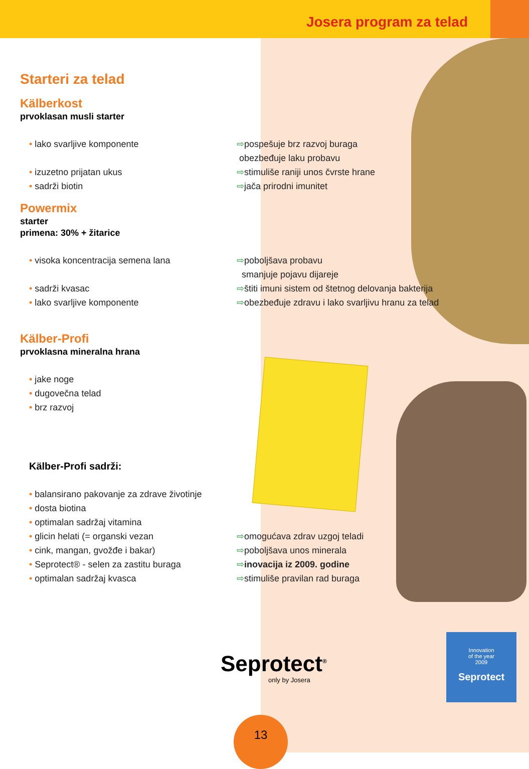Josera program za telad
Starteri za telad
Kälberkost
prvoklasan musli starter
• lako svarljive komponente ⇨pospešuje brz razvoj buraga
obezbeđuje laku probavu
• izuzetno prijatan ukus
• sadrži biotin
⇨stimuliše raniji unos čvrste hrane
⇨jača prirodni imunitet
Powermix
starter
primena: 30% + žitarice
• visoka koncentracija semena lana ⇨poboljšava probavu
smanjuje pojavu dijareje
• sadrži kvasac
• lako svarljive komponente
⇨štiti imuni sistem od štetnog delovanja bakterija
⇨obezbeđuje zdravu i lako svarljivu hranu za telad
Kälber-Profi
prvoklasna mineralna hrana
• jake noge
• dugovečna telad
• brz razvoj
Kälber-Profi sadrži:
• balansirano pakovanje za zdrave životinje
• dosta biotina
• optimalan sadržaj vitamina
• glicin helati (= organski vezan
• cink, mangan, gvožđe i bakar)
• Seprotect® - selen za zastitu buraga
• optimalan sadržaj kvasca
⇨omogućava zdrav uzgoj teladi
⇨poboljšava unos minerala
⇨inovacija iz 2009. godine
⇨stimuliše pravilan rad buraga
Seprotect<sup>®</sup>
only by Josera
Innovation
of the year
2009
Seprotect
13